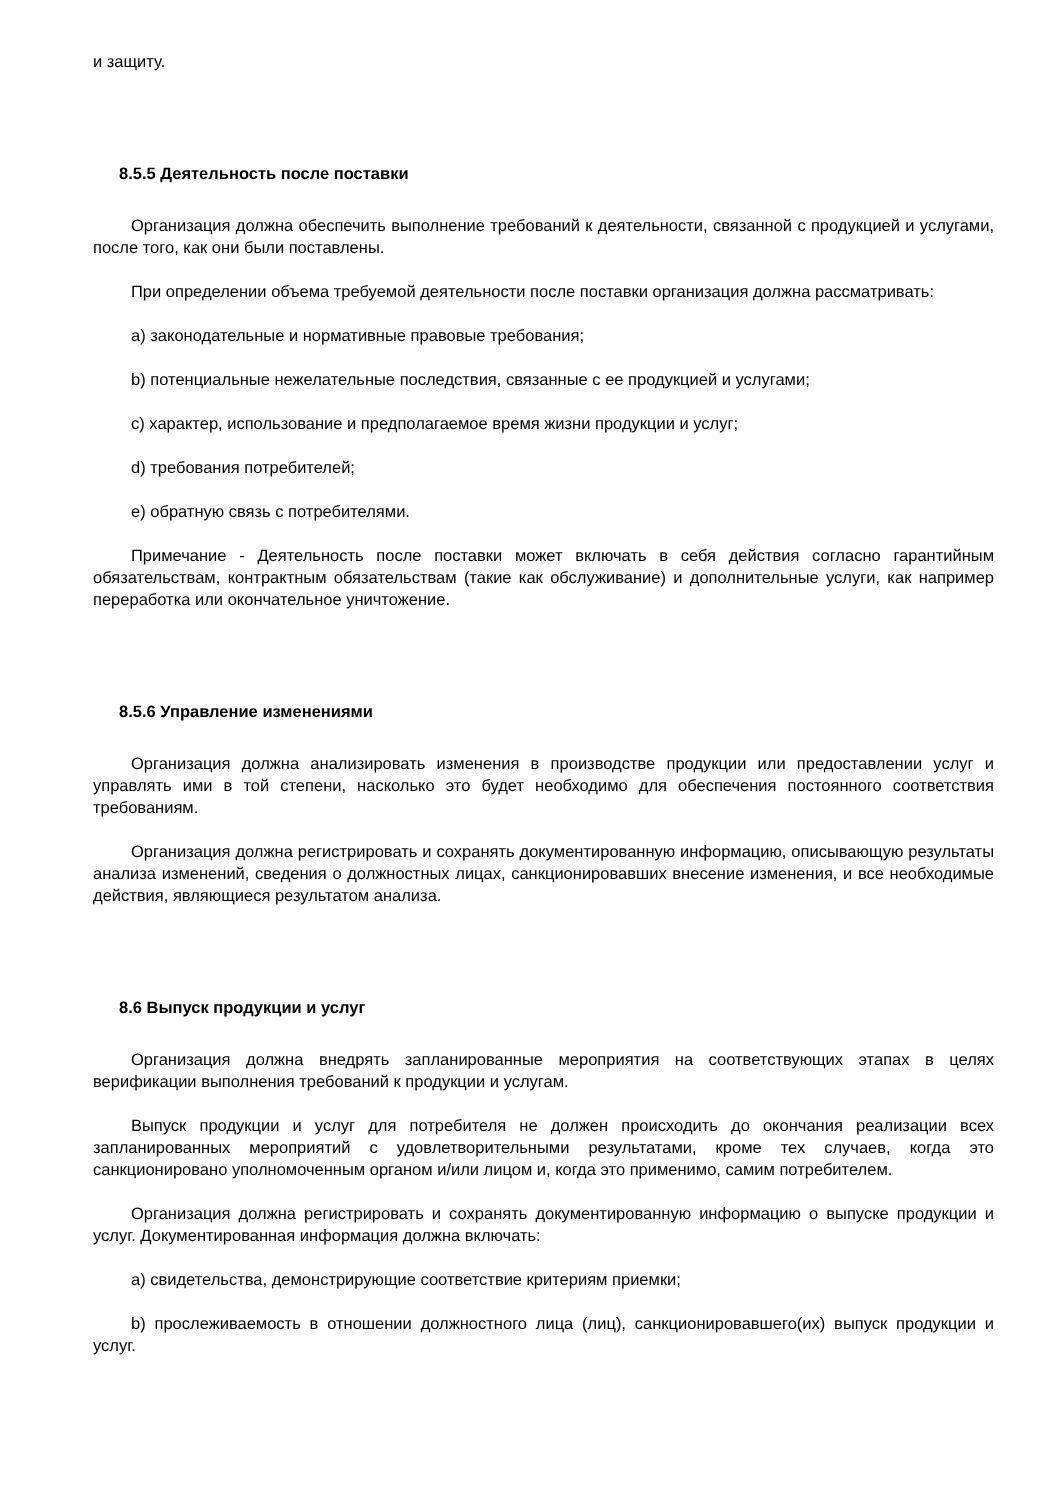и защиту.
8.5.5 Деятельность после поставки
Организация должна обеспечить выполнение требований к деятельности, связанной с продукцией и услугами, после того, как они были поставлены.
При определении объема требуемой деятельности после поставки организация должна рассматривать:
a) законодательные и нормативные правовые требования;
b) потенциальные нежелательные последствия, связанные с ее продукцией и услугами;
c) характер, использование и предполагаемое время жизни продукции и услуг;
d) требования потребителей;
e) обратную связь с потребителями.
Примечание - Деятельность после поставки может включать в себя действия согласно гарантийным обязательствам, контрактным обязательствам (такие как обслуживание) и дополнительные услуги, как например переработка или окончательное уничтожение.
8.5.6 Управление изменениями
Организация должна анализировать изменения в производстве продукции или предоставлении услуг и управлять ими в той степени, насколько это будет необходимо для обеспечения постоянного соответствия требованиям.
Организация должна регистрировать и сохранять документированную информацию, описывающую результаты анализа изменений, сведения о должностных лицах, санкционировавших внесение изменения, и все необходимые действия, являющиеся результатом анализа.
8.6 Выпуск продукции и услуг
Организация должна внедрять запланированные мероприятия на соответствующих этапах в целях верификации выполнения требований к продукции и услугам.
Выпуск продукции и услуг для потребителя не должен происходить до окончания реализации всех запланированных мероприятий с удовлетворительными результатами, кроме тех случаев, когда это санкционировано уполномоченным органом и/или лицом и, когда это применимо, самим потребителем.
Организация должна регистрировать и сохранять документированную информацию о выпуске продукции и услуг. Документированная информация должна включать:
a) свидетельства, демонстрирующие соответствие критериям приемки;
b) прослеживаемость в отношении должностного лица (лиц), санкционировавшего(их) выпуск продукции и услуг.